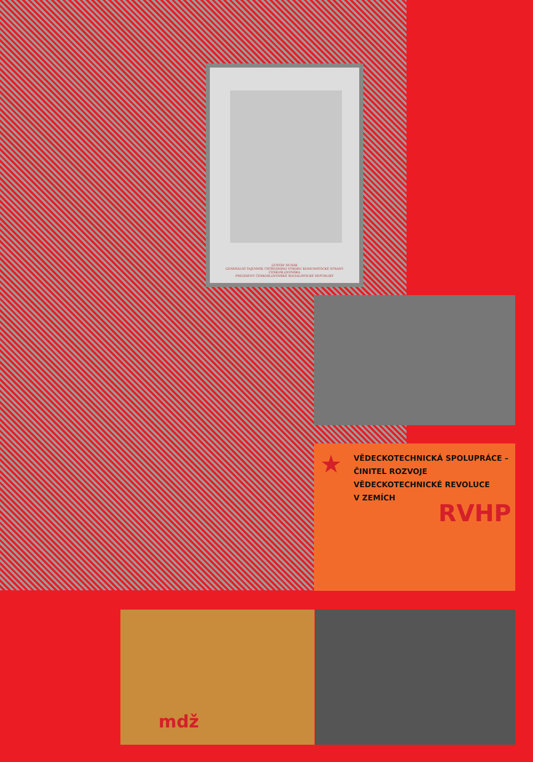GUSTÁV HUSÁK
GENERÁLNÍ TAJEMNÍK ÚSTŘEDNÍHO VÝBORU KOMUNISTICKÉ STRANY ČESKOSLOVENSKA
PREZIDENT ČESKOSLOVENSKÉ SOCIALISTICKÉ REPUBLIKY
★
VĚDECKOTECHNICKÁ SPOLUPRÁCE –
ČINITEL ROZVOJE
VĚDECKOTECHNICKÉ REVOLUCE
V ZEMÍCH
RVHP
mdž